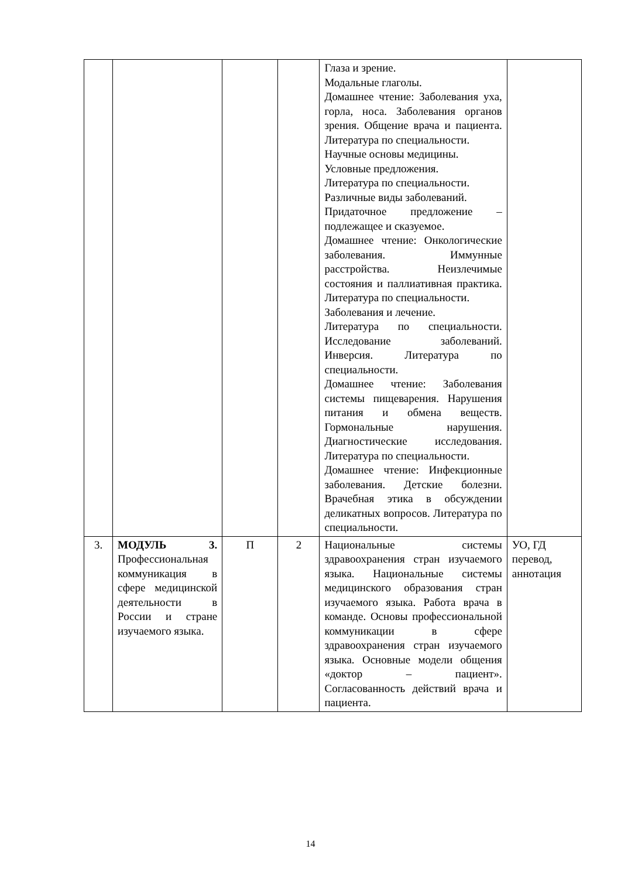| | | | | Глаза и зрение. Модальные глаголы. Домашнее чтение: Заболевания уха, горла, носа. Заболевания органов зрения. Общение врача и пациента. Литература по специальности. Научные основы медицины. Условные предложения. Литература по специальности. Различные виды заболеваний. Придаточное предложение – подлежащее и сказуемое. Домашнее чтение: Онкологические заболевания. Иммунные расстройства. Неизлечимые состояния и паллиативная практика. Литература по специальности. Заболевания и лечение. Литература по специальности. Исследование заболеваний. Инверсия. Литература по специальности. Домашнее чтение: Заболевания системы пищеварения. Нарушения питания и обмена веществ. Гормональные нарушения. Диагностические исследования. Литература по специальности. Домашнее чтение: Инфекционные заболевания. Детские болезни. Врачебная этика в обсуждении деликатных вопросов. Литература по специальности. | |
| 3. | МОДУЛЬ 3. Профессиональная коммуникация в сфере медицинской деятельности в России и стране изучаемого языка. | П | 2 | Национальные системы здравоохранения стран изучаемого языка. Национальные системы медицинского образования стран изучаемого языка. Работа врача в команде. Основы профессиональной коммуникации в сфере здравоохранения стран изучаемого языка. Основные модели общения «доктор – пациент». Согласованность действий врача и пациента. | УО, ГД перевод, аннотация |
14